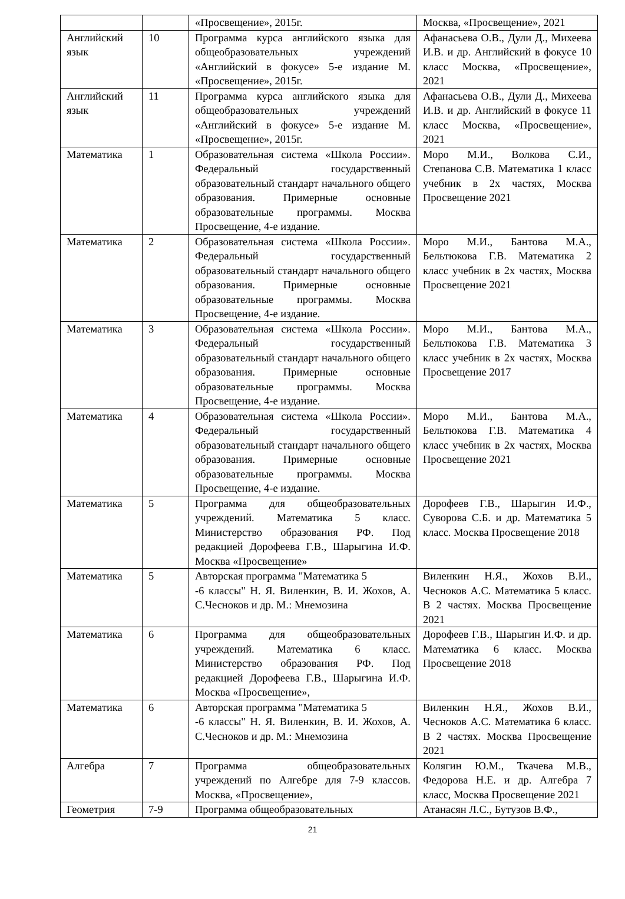| | | «Просвещение», 2015г. | Москва, «Просвещение», 2021 |
| Английский язык | 10 | Программа курса английского языка для общеобразовательных учреждений «Английский в фокусе» 5-е издание М. «Просвещение», 2015г. | Афанасьева О.В., Дули Д., Михеева И.В. и др. Английский в фокусе 10 класс Москва, «Просвещение», 2021 |
| Английский язык | 11 | Программа курса английского языка для общеобразовательных учреждений «Английский в фокусе» 5-е издание М. «Просвещение», 2015г. | Афанасьева О.В., Дули Д., Михеева И.В. и др. Английский в фокусе 11 класс Москва, «Просвещение», 2021 |
| Математика | 1 | Образовательная система «Школа России». Федеральный государственный образовательный стандарт начального общего образования. Примерные основные образовательные программы. Москва Просвещение, 4-е издание. | Моро М.И., Волкова С.И., Степанова С.В. Математика 1 класс учебник в 2х частях, Москва Просвещение 2021 |
| Математика | 2 | Образовательная система «Школа России». Федеральный государственный образовательный стандарт начального общего образования. Примерные основные образовательные программы. Москва Просвещение, 4-е издание. | Моро М.И., Бантова М.А., Бельтюкова Г.В. Математика 2 класс учебник в 2х частях, Москва Просвещение 2021 |
| Математика | 3 | Образовательная система «Школа России». Федеральный государственный образовательный стандарт начального общего образования. Примерные основные образовательные программы. Москва Просвещение, 4-е издание. | Моро М.И., Бантова М.А., Бельтюкова Г.В. Математика 3 класс учебник в 2х частях, Москва Просвещение 2017 |
| Математика | 4 | Образовательная система «Школа России». Федеральный государственный образовательный стандарт начального общего образования. Примерные основные образовательные программы. Москва Просвещение, 4-е издание. | Моро М.И., Бантова М.А., Бельтюкова Г.В. Математика 4 класс учебник в 2х частях, Москва Просвещение 2021 |
| Математика | 5 | Программа для общеобразовательных учреждений. Математика 5 класс. Министерство образования РФ. Под редакцией Дорофеева Г.В., Шарыгина И.Ф. Москва «Просвещение» | Дорофеев Г.В., Шарыгин И.Ф., Суворова С.Б. и др. Математика 5 класс. Москва Просвещение 2018 |
| Математика | 5 | Авторская программа "Математика 5 -6 классы" Н. Я. Виленкин, В. И. Жохов, А. С.Чесноков и др. М.: Мнемозина | Виленкин Н.Я., Жохов В.И., Чесноков А.С. Математика 5 класс. В 2 частях. Москва Просвещение 2021 |
| Математика | 6 | Программа для общеобразовательных учреждений. Математика 6 класс. Министерство образования РФ. Под редакцией Дорофеева Г.В., Шарыгина И.Ф. Москва «Просвещение», | Дорофеев Г.В., Шарыгин И.Ф. и др. Математика 6 класс. Москва Просвещение 2018 |
| Математика | 6 | Авторская программа "Математика 5 -6 классы" Н. Я. Виленкин, В. И. Жохов, А. С.Чесноков и др. М.: Мнемозина | Виленкин Н.Я., Жохов В.И., Чесноков А.С. Математика 6 класс. В 2 частях. Москва Просвещение 2021 |
| Алгебра | 7 | Программа общеобразовательных учреждений по Алгебре для 7-9 классов. Москва, «Просвещение», | Колягин Ю.М., Ткачева М.В., Федорова Н.Е. и др. Алгебра 7 класс, Москва Просвещение 2021 |
| Геометрия | 7-9 | Программа общеобразовательных | Атанасян Л.С., Бутузов В.Ф., |
21